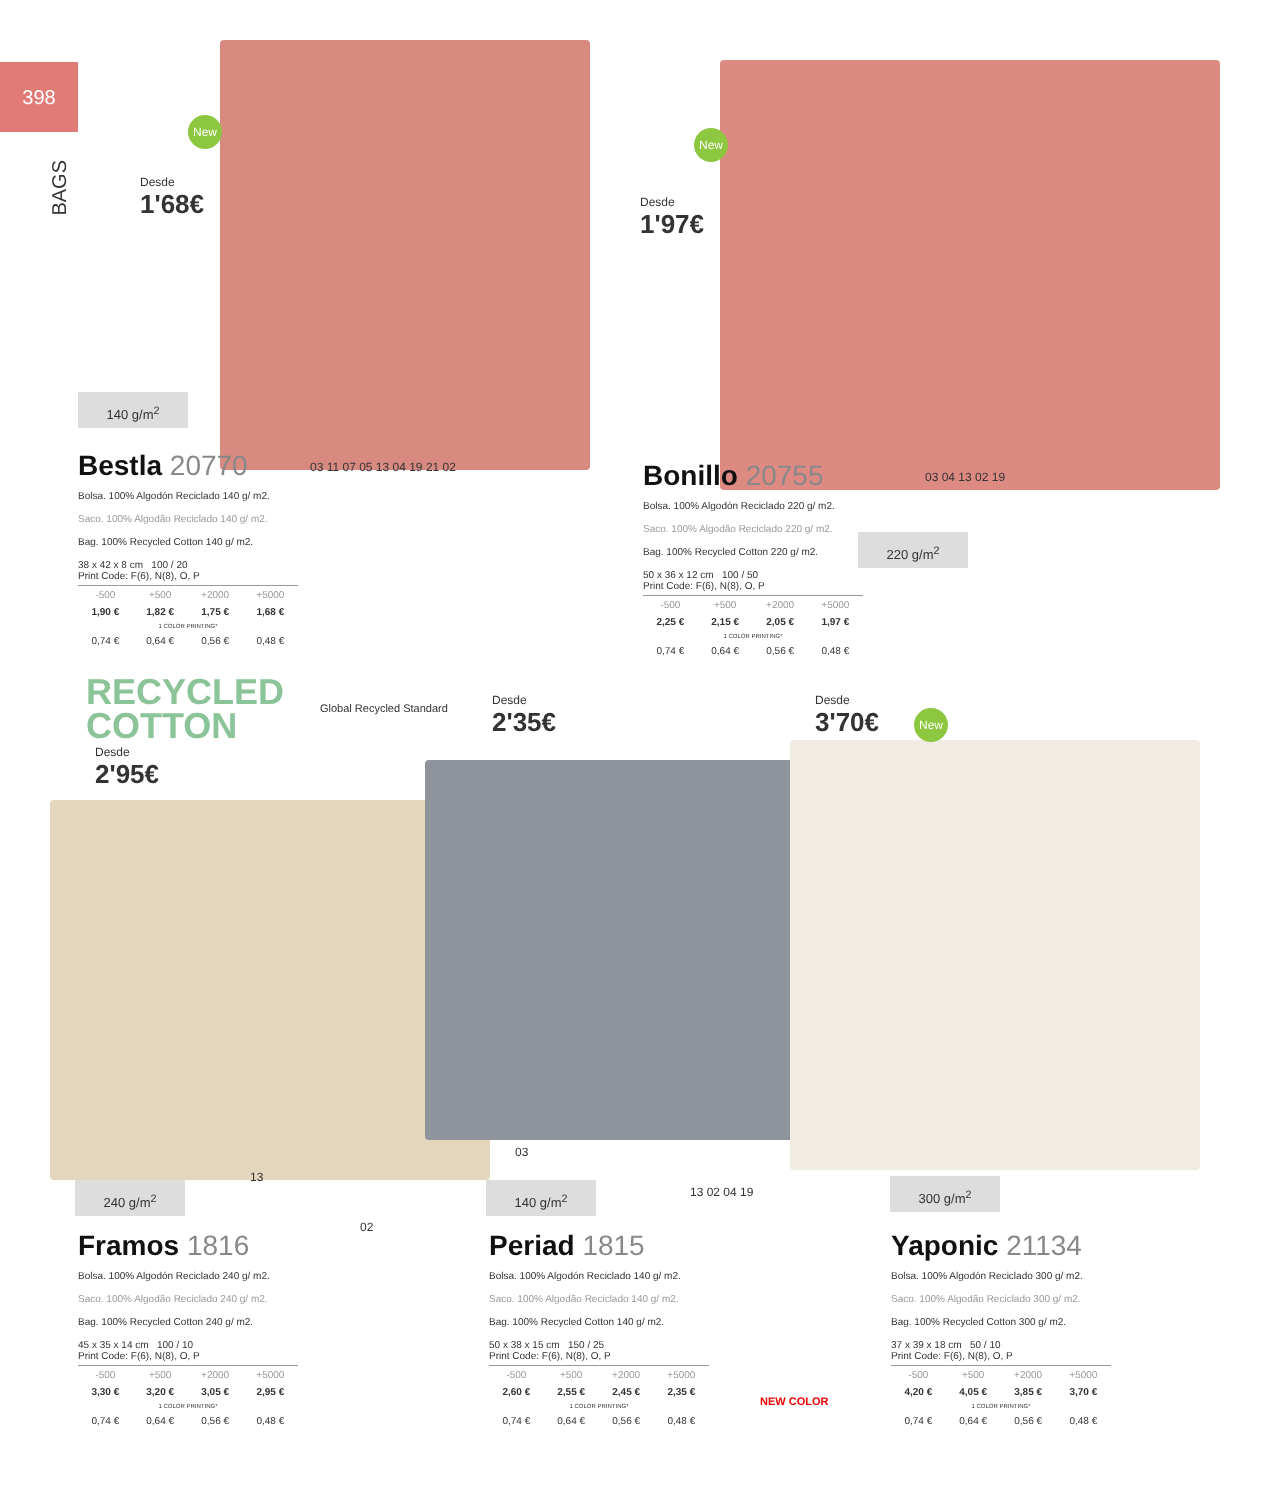398
BAGS
New
New
New
Desde
1'68€
Desde
1'97€
Desde
2'95€
Desde
2'35€
Desde
3'70€
RECYCLED
COTTON
Global Recycled Standard
140 g/m<sup>2</sup>
220 g/m<sup>2</sup>
240 g/m<sup>2</sup> 140 g/m<sup>2</sup> 300 g/m<sup>2</sup>
03 11 07 05 13 04 19 21 02
03 04 13 02 19
02
13
03
13 02 04 19
NEW COLOR
Bestla 20770
Bolsa. 100% Algodón Reciclado 140 g/ m2.
Saco. 100% Algodão Reciclado 140 g/ m2.
Bag. 100% Recycled Cotton 140 g/ m2.
38 x 42 x 8 cm 100 / 20
Print Code: F(6), N(8), O, P
| -500 | +500 | +2000 | +5000 |
| 1,90 € | 1,82 € | 1,75 € | 1,68 € |
| 1 COLOR PRINTING* | | | |
| 0,74 € | 0,64 € | 0,56 € | 0,48 € |
Bonillo 20755
Bolsa. 100% Algodón Reciclado 220 g/ m2.
Saco. 100% Algodão Reciclado 220 g/ m2.
Bag. 100% Recycled Cotton 220 g/ m2.
50 x 36 x 12 cm 100 / 50
Print Code: F(6), N(8), O, P
| -500 | +500 | +2000 | +5000 |
| 2,25 € | 2,15 € | 2,05 € | 1,97 € |
| 1 COLOR PRINTING* | | | |
| 0,74 € | 0,64 € | 0,56 € | 0,48 € |
Framos 1816
Bolsa. 100% Algodón Reciclado 240 g/ m2.
Saco. 100% Algodão Reciclado 240 g/ m2.
Bag. 100% Recycled Cotton 240 g/ m2.
45 x 35 x 14 cm 100 / 10
Print Code: F(6), N(8), O, P
| -500 | +500 | +2000 | +5000 |
| 3,30 € | 3,20 € | 3,05 € | 2,95 € |
| 1 COLOR PRINTING* | | | |
| 0,74 € | 0,64 € | 0,56 € | 0,48 € |
Periad 1815
Bolsa. 100% Algodón Reciclado 140 g/ m2.
Saco. 100% Algodão Reciclado 140 g/ m2.
Bag. 100% Recycled Cotton 140 g/ m2.
50 x 38 x 15 cm 150 / 25
Print Code: F(6), N(8), O, P
| -500 | +500 | +2000 | +5000 |
| 2,60 € | 2,55 € | 2,45 € | 2,35 € |
| 1 COLOR PRINTING* | | | |
| 0,74 € | 0,64 € | 0,56 € | 0,48 € |
Yaponic 21134
Bolsa. 100% Algodón Reciclado 300 g/ m2.
Saco. 100% Algodão Reciclado 300 g/ m2.
Bag. 100% Recycled Cotton 300 g/ m2.
37 x 39 x 18 cm 50 / 10
Print Code: F(6), N(8), O, P
| -500 | +500 | +2000 | +5000 |
| 4,20 € | 4,05 € | 3,85 € | 3,70 € |
| 1 COLOR PRINTING* | | | |
| 0,74 € | 0,64 € | 0,56 € | 0,48 € |